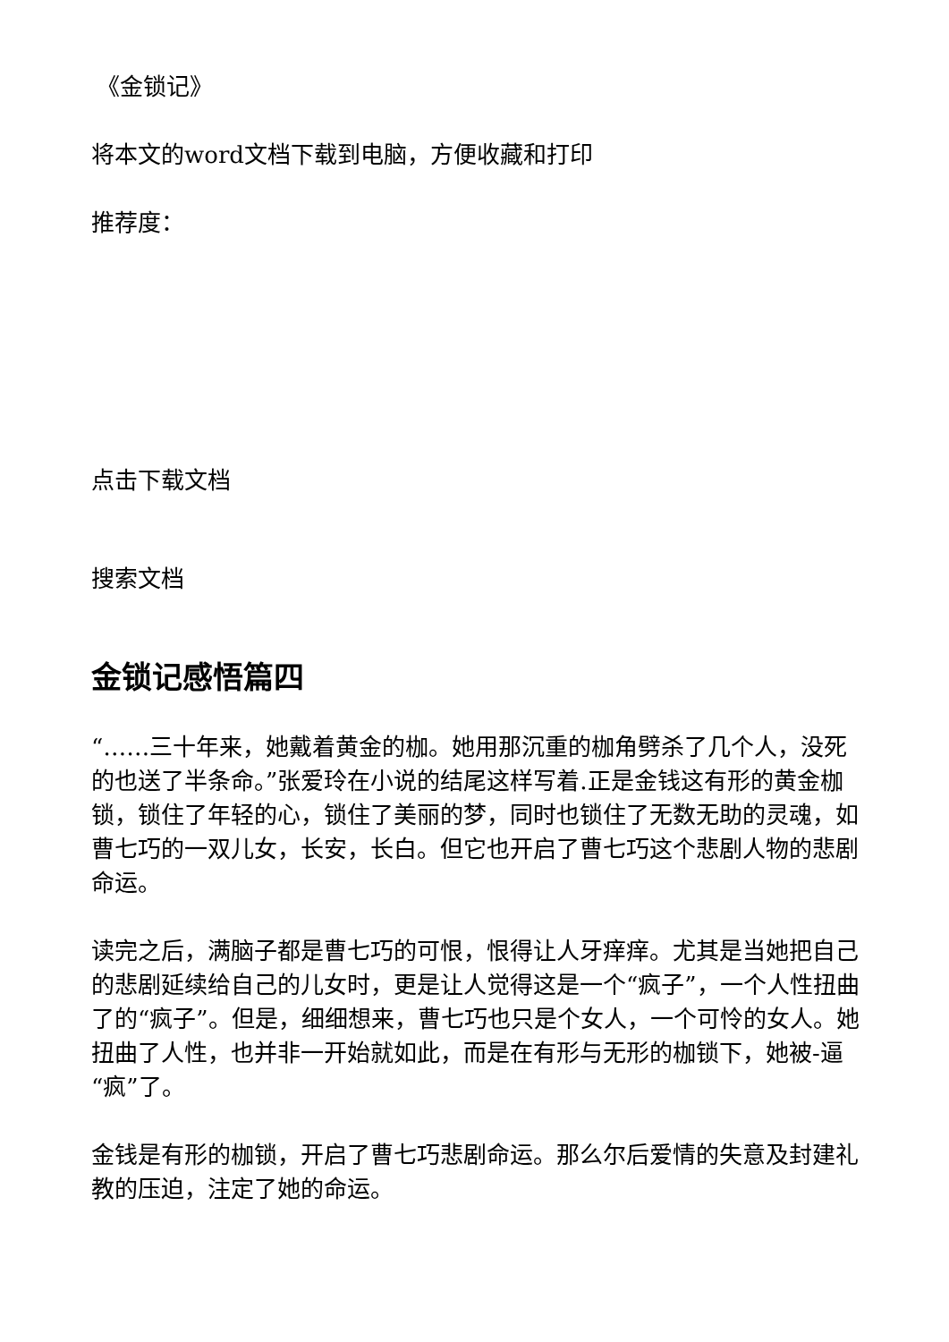《金锁记》
将本文的word文档下载到电脑，方便收藏和打印
推荐度：
点击下载文档
搜索文档
金锁记感悟篇四
“……三十年来，她戴着黄金的枷。她用那沉重的枷角劈杀了几个人，没死的也送了半条命。”张爱玲在小说的结尾这样写着.正是金钱这有形的黄金枷锁，锁住了年轻的心，锁住了美丽的梦，同时也锁住了无数无助的灵魂，如曹七巧的一双儿女，长安，长白。但它也开启了曹七巧这个悲剧人物的悲剧命运。
读完之后，满脑子都是曹七巧的可恨，恨得让人牙痒痒。尤其是当她把自己的悲剧延续给自己的儿女时，更是让人觉得这是一个“疯子”，一个人性扭曲了的“疯子”。但是，细细想来，曹七巧也只是个女人，一个可怜的女人。她扭曲了人性，也并非一开始就如此，而是在有形与无形的枷锁下，她被-逼“疯”了。
金钱是有形的枷锁，开启了曹七巧悲剧命运。那么尔后爱情的失意及封建礼教的压迫，注定了她的命运。